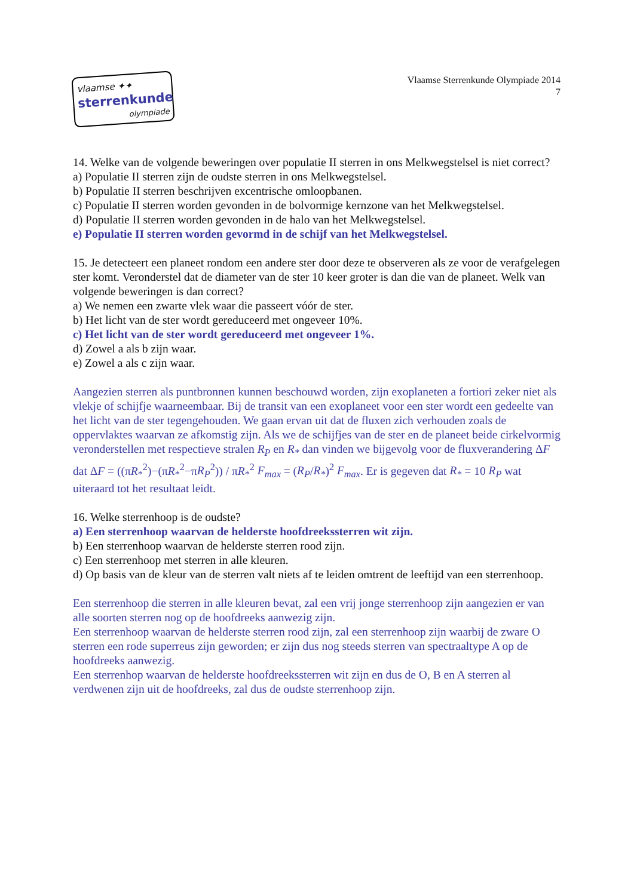vlaamse ✦✦
sterrenkunde
olympiade
Vlaamse Sterrenkunde Olympiade 2014
7
14. Welke van de volgende beweringen over populatie II sterren in ons Melkwegstelsel is niet correct?
a) Populatie II sterren zijn de oudste sterren in ons Melkwegstelsel.
b) Populatie II sterren beschrijven excentrische omloopbanen.
c) Populatie II sterren worden gevonden in de bolvormige kernzone van het Melkwegstelsel.
d) Populatie II sterren worden gevonden in de halo van het Melkwegstelsel.
e) Populatie II sterren worden gevormd in de schijf van het Melkwegstelsel.
15. Je detecteert een planeet rondom een andere ster door deze te observeren als ze voor de verafgelegen ster komt. Veronderstel dat de diameter van de ster 10 keer groter is dan die van de planeet. Welk van volgende beweringen is dan correct?
a) We nemen een zwarte vlek waar die passeert vóór de ster.
b) Het licht van de ster wordt gereduceerd met ongeveer 10%.
c) Het licht van de ster wordt gereduceerd met ongeveer 1%.
d) Zowel a als b zijn waar.
e) Zowel a als c zijn waar.
Aangezien sterren als puntbronnen kunnen beschouwd worden, zijn exoplaneten a fortiori zeker niet als vlekje of schijfje waarneembaar. Bij de transit van een exoplaneet voor een ster wordt een gedeelte van het licht van de ster tegengehouden. We gaan ervan uit dat de fluxen zich verhouden zoals de oppervlaktes waarvan ze afkomstig zijn. Als we de schijfjes van de ster en de planeet beide cirkelvormig veronderstellen met respectieve stralen R<sub>P</sub> en R<sub>*</sub> dan vinden we bijgevolg voor de fluxverandering ΔF dat ΔF = ((πR<sub>*</sub><sup>2</sup>)−(πR<sub>*</sub><sup>2</sup>−πR<sub>P</sub><sup>2</sup>)) / πR<sub>*</sub><sup>2</sup> F<sub>max</sub> = (R<sub>P</sub>/R<sub>*</sub>)<sup>2</sup> F<sub>max</sub>. Er is gegeven dat R<sub>*</sub> = 10 R<sub>P</sub> wat uiteraard tot het resultaat leidt.
16. Welke sterrenhoop is de oudste?
a) Een sterrenhoop waarvan de helderste hoofdreekssterren wit zijn.
b) Een sterrenhoop waarvan de helderste sterren rood zijn.
c) Een sterrenhoop met sterren in alle kleuren.
d) Op basis van de kleur van de sterren valt niets af te leiden omtrent de leeftijd van een sterrenhoop.
Een sterrenhoop die sterren in alle kleuren bevat, zal een vrij jonge sterrenhoop zijn aangezien er van alle soorten sterren nog op de hoofdreeks aanwezig zijn.
Een sterrenhoop waarvan de helderste sterren rood zijn, zal een sterrenhoop zijn waarbij de zware O sterren een rode superreus zijn geworden; er zijn dus nog steeds sterren van spectraaltype A op de hoofdreeks aanwezig.
Een sterrenhop waarvan de helderste hoofdreekssterren wit zijn en dus de O, B en A sterren al verdwenen zijn uit de hoofdreeks, zal dus de oudste sterrenhoop zijn.